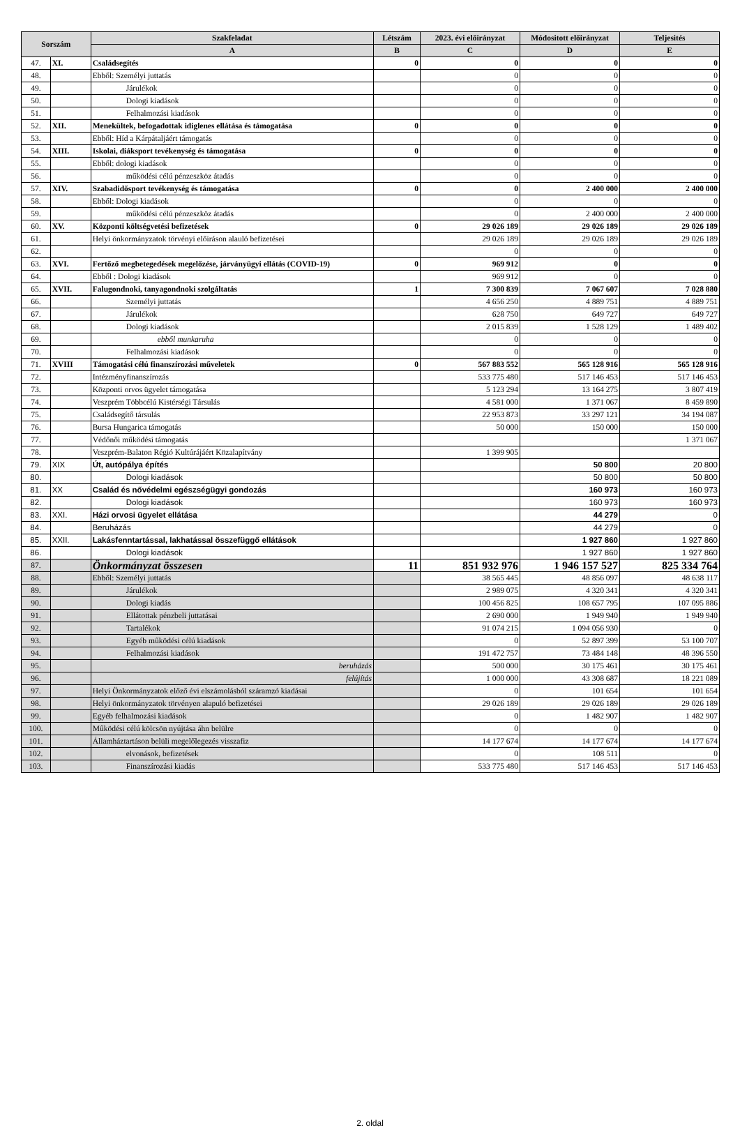| Sorszám | | Szakfeladat | Létszám | 2023. évi előirányzat | Módositott előirányzat | Teljesités |
| --- | --- | --- | --- | --- | --- | --- |
| | | A | B | C | D | E |
| 47. | XI. | Családsegítés | 0 | 0 | 0 | 0 |
| 48. | | Ebből: Személyi juttatás | | 0 | 0 | 0 |
| 49. | | Járulékok | | 0 | 0 | 0 |
| 50. | | Dologi kiadások | | 0 | 0 | 0 |
| 51. | | Felhalmozási kiadások | | 0 | 0 | 0 |
| 52. | XII. | Menekültek, befogadottak idiglenes ellátása és támogatása | 0 | 0 | 0 | 0 |
| 53. | | Ebből: Híd a Kárpátaljáért támogatás | | 0 | 0 | 0 |
| 54. | XIII. | Iskolai, diáksport tevékenység és támogatása | 0 | 0 | 0 | 0 |
| 55. | | Ebből: dologi kiadások | | 0 | 0 | 0 |
| 56. | | működési célú pénzeszköz átadás | | 0 | 0 | 0 |
| 57. | XIV. | Szabadidősport tevékenység és támogatása | 0 | 0 | 2 400 000 | 2 400 000 |
| 58. | | Ebből: Dologi kiadások | | 0 | 0 | 0 |
| 59. | | működési célú pénzeszköz átadás | | 0 | 2 400 000 | 2 400 000 |
| 60. | XV. | Központi költségvetési befizetések | 0 | 29 026 189 | 29 026 189 | 29 026 189 |
| 61. | | Helyi önkormányzatok törvényi előiráson alauló befizetései | | 29 026 189 | 29 026 189 | 29 026 189 |
| 62. | | | | 0 | 0 | 0 |
| 63. | XVI. | Fertőző megbetegedések megelőzése, járványügyi ellátás (COVID-19) | 0 | 969 912 | 0 | 0 |
| 64. | | Ebből : Dologi kiadások | | 969 912 | 0 | 0 |
| 65. | XVII. | Falugondnoki, tanyagondnoki szolgáltatás | 1 | 7 300 839 | 7 067 607 | 7 028 880 |
| 66. | | Személyi juttatás | | 4 656 250 | 4 889 751 | 4 889 751 |
| 67. | | Járulékok | | 628 750 | 649 727 | 649 727 |
| 68. | | Dologi kiadások | | 2 015 839 | 1 528 129 | 1 489 402 |
| 69. | | ebből munkaruha | | 0 | 0 | 0 |
| 70. | | Felhalmozási kiadások | | 0 | 0 | 0 |
| 71. | XVIII | Támogatási célú finanszírozási műveletek | 0 | 567 883 552 | 565 128 916 | 565 128 916 |
| 72. | | Intézményfinanszírozás | | 533 775 480 | 517 146 453 | 517 146 453 |
| 73. | | Központi orvos ügyelet támogatása | | 5 123 294 | 13 164 275 | 3 807 419 |
| 74. | | Veszprém Többcélú Kistérségi Társulás | | 4 581 000 | 1 371 067 | 8 459 890 |
| 75. | | Családsegítő társulás | | 22 953 873 | 33 297 121 | 34 194 087 |
| 76. | | Bursa Hungarica támogatás | | 50 000 | 150 000 | 150 000 |
| 77. | | Védőnői működési támogatás | | | | 1 371 067 |
| 78. | | Veszprém-Balaton Régió Kultúrájáért Közalapítvány | | 1 399 905 | | |
| 79. | XIX | Út, autópálya építés | | | 50 800 | 20 800 |
| 80. | | Dologi kiadások | | | 50 800 | 50 800 |
| 81. | XX | Család és nővédelmi egészségügyi gondozás | | | 160 973 | 160 973 |
| 82. | | Dologi kiadások | | | 160 973 | 160 973 |
| 83. | XXI. | Házi orvosi ügyelet ellátása | | | 44 279 | 0 |
| 84. | | Beruházás | | | 44 279 | 0 |
| 85. | XXII. | Lakásfenntartással, lakhatással összefüggő ellátások | | | 1 927 860 | 1 927 860 |
| 86. | | Dologi kiadások | | | 1 927 860 | 1 927 860 |
| 87. | | Önkormányzat összesen | 11 | 851 932 976 | 1 946 157 527 | 825 334 764 |
| 88. | | Ebből: Személyi juttatás | | 38 565 445 | 48 856 097 | 48 638 117 |
| 89. | | Járulékok | | 2 989 075 | 4 320 341 | 4 320 341 |
| 90. | | Dologi kiadás | | 100 456 825 | 108 657 795 | 107 095 886 |
| 91. | | Ellátottak pénzbeli juttatásai | | 2 690 000 | 1 949 940 | 1 949 940 |
| 92. | | Tartalékok | | 91 074 215 | 1 094 056 930 | 0 |
| 93. | | Egyéb működési célú kiadások | | 0 | 52 897 399 | 53 100 707 |
| 94. | | Felhalmozási kiadások | | 191 472 757 | 73 484 148 | 48 396 550 |
| 95. | | beruházás | | 500 000 | 30 175 461 | 30 175 461 |
| 96. | | felújítás | | 1 000 000 | 43 308 687 | 18 221 089 |
| 97. | | Helyi Önkormányzatok előző évi elszámolásból száramzó kiadásai | | 0 | 101 654 | 101 654 |
| 98. | | Helyi önkormányzatok törvényen alapuló befizetései | | 29 026 189 | 29 026 189 | 29 026 189 |
| 99. | | Egyéb felhalmozási kiadások | | 0 | 1 482 907 | 1 482 907 |
| 100. | | Működési célú kölcsön nyújtása áhn belülre | | 0 | 0 | 0 |
| 101. | | Államháztartáson belüli megelőlegezés visszafiz | | 14 177 674 | 14 177 674 | 14 177 674 |
| 102. | | elvonások, befizetések | | 0 | 108 511 | 0 |
| 103. | | Finanszírozási kiadás | | 533 775 480 | 517 146 453 | 517 146 453 |
2. oldal